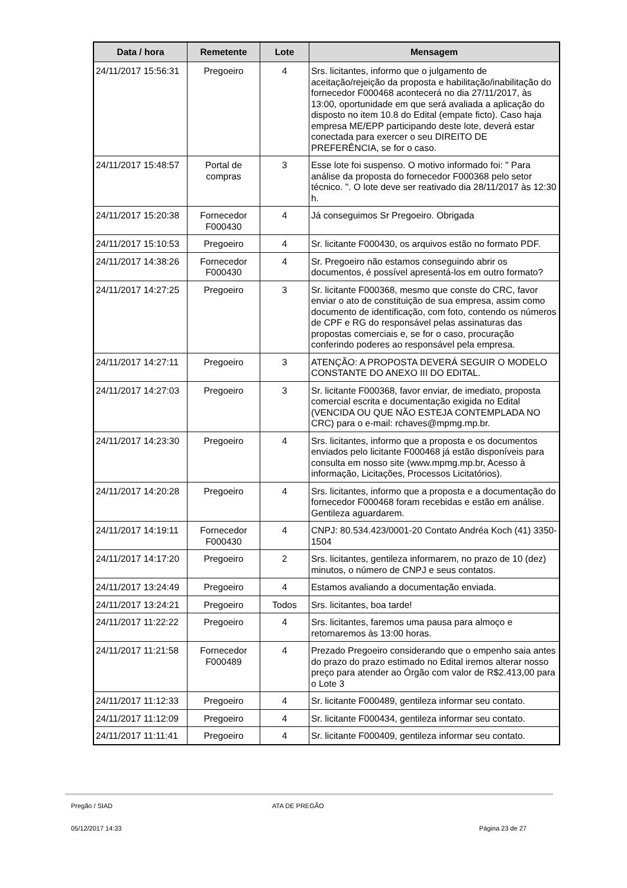| Data / hora | Remetente | Lote | Mensagem |
| --- | --- | --- | --- |
| 24/11/2017 15:56:31 | Pregoeiro | 4 | Srs. licitantes, informo que o julgamento de aceitação/rejeição da proposta e habilitação/inabilitação do fornecedor F000468 acontecerá no dia 27/11/2017, às 13:00, oportunidade em que será avaliada a aplicação do disposto no item 10.8 do Edital (empate ficto). Caso haja empresa ME/EPP participando deste lote, deverá estar conectada para exercer o seu DIREITO DE PREFERÊNCIA, se for o caso. |
| 24/11/2017 15:48:57 | Portal de compras | 3 | Esse lote foi suspenso. O motivo informado foi: " Para análise da proposta do fornecedor F000368 pelo setor técnico. ". O lote deve ser reativado dia 28/11/2017 às 12:30 h. |
| 24/11/2017 15:20:38 | Fornecedor F000430 | 4 | Já conseguimos Sr Pregoeiro. Obrigada |
| 24/11/2017 15:10:53 | Pregoeiro | 4 | Sr. licitante F000430, os arquivos estão no formato PDF. |
| 24/11/2017 14:38:26 | Fornecedor F000430 | 4 | Sr. Pregoeiro não estamos conseguindo abrir os documentos, é possível apresentá-los em outro formato? |
| 24/11/2017 14:27:25 | Pregoeiro | 3 | Sr. licitante F000368, mesmo que conste do CRC, favor enviar o ato de constituição de sua empresa, assim como documento de identificação, com foto, contendo os números de CPF e RG do responsável pelas assinaturas das propostas comerciais e, se for o caso, procuração conferindo poderes ao responsável pela empresa. |
| 24/11/2017 14:27:11 | Pregoeiro | 3 | ATENÇÃO: A PROPOSTA DEVERÁ SEGUIR O MODELO CONSTANTE DO ANEXO III DO EDITAL. |
| 24/11/2017 14:27:03 | Pregoeiro | 3 | Sr. licitante F000368, favor enviar, de imediato, proposta comercial escrita e documentação exigida no Edital (VENCIDA OU QUE NÃO ESTEJA CONTEMPLADA NO CRC) para o e-mail: rchaves@mpmg.mp.br. |
| 24/11/2017 14:23:30 | Pregoeiro | 4 | Srs. licitantes, informo que a proposta e os documentos enviados pelo licitante F000468 já estão disponíveis para consulta em nosso site (www.mpmg.mp.br, Acesso à informação, Licitações, Processos Licitatórios). |
| 24/11/2017 14:20:28 | Pregoeiro | 4 | Srs. licitantes, informo que a proposta e a documentação do fornecedor F000468 foram recebidas e estão em análise. Gentileza aguardarem. |
| 24/11/2017 14:19:11 | Fornecedor F000430 | 4 | CNPJ: 80.534.423/0001-20 Contato Andréa Koch (41) 3350-1504 |
| 24/11/2017 14:17:20 | Pregoeiro | 2 | Srs. licitantes, gentileza informarem, no prazo de 10 (dez) minutos, o número de CNPJ e seus contatos. |
| 24/11/2017 13:24:49 | Pregoeiro | 4 | Estamos avaliando a documentação enviada. |
| 24/11/2017 13:24:21 | Pregoeiro | Todos | Srs. licitantes, boa tarde! |
| 24/11/2017 11:22:22 | Pregoeiro | 4 | Srs. licitantes, faremos uma pausa para almoço e retornaremos às 13:00 horas. |
| 24/11/2017 11:21:58 | Fornecedor F000489 | 4 | Prezado Pregoeiro considerando que o empenho saia antes do prazo do prazo estimado no Edital iremos alterar nosso preço para atender ao Órgão com valor de R$2.413,00 para o Lote 3 |
| 24/11/2017 11:12:33 | Pregoeiro | 4 | Sr. licitante F000489, gentileza informar seu contato. |
| 24/11/2017 11:12:09 | Pregoeiro | 4 | Sr. licitante F000434, gentileza informar seu contato. |
| 24/11/2017 11:11:41 | Pregoeiro | 4 | Sr. licitante F000409, gentileza informar seu contato. |
Pregão / SIAD ATA DE PREGÃO
05/12/2017 14:33 Página 23 de 27